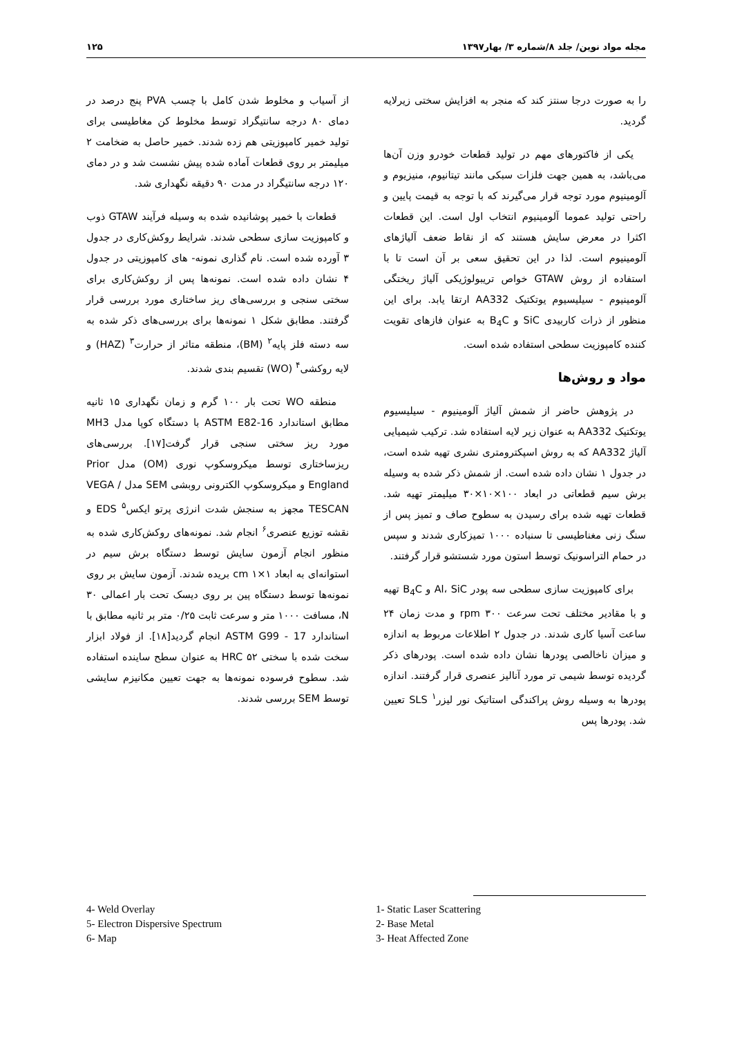مجله مواد نوین/ جلد ۸/شماره ۳/ بهار۱۳۹۷ ۱۲۵
را به صورت درجا سنتز کند که منجر به افزایش سختی زیرلایه گردید.
یکی از فاکتورهای مهم در تولید قطعات خودرو وزن آن‌ها می‌باشد، به همین جهت فلزات سبکی مانند تیتانیوم، منیزیوم و آلومینیوم مورد توجه قرار می‌گیرند که با توجه به قیمت پایین و راحتی تولید عموما آلومینیوم انتخاب اول است. این قطعات اکثرا در معرض سایش هستند که از نقاط ضعف آلیاژهای آلومینیوم است. لذا در این تحقیق سعی بر آن است تا با استفاده از روش GTAW خواص تریبولوژیکی آلیاژ ریختگی آلومینیوم - سیلیسیوم یوتکتیک AA332 ارتقا یابد. برای این منظور از ذرات کاربیدی SiC و B<sub>4</sub>C به عنوان فازهای تقویت کننده کامپوزیت سطحی استفاده شده است.
مواد و روش‌ها
در پژوهش حاضر از شمش آلیاژ آلومینیوم - سیلیسیوم یوتکتیک AA332 به عنوان زیر لایه استفاده شد. ترکیب شیمیایی آلیاژ AA332 که به روش اسپکترومتری نشری تهیه شده است، در جدول ۱ نشان داده شده است. از شمش ذکر شده به وسیله برش سیم قطعاتی در ابعاد ۱۰۰×۱۰×۳۰ میلیمتر تهیه شد. قطعات تهیه شده برای رسیدن به سطوح صاف و تمیز پس از سنگ زنی مغناطیسی تا سنباده ۱۰۰۰ تمیزکاری شدند و سپس در حمام التراسونیک توسط استون مورد شستشو قرار گرفتند.
برای کامپوزیت سازی سطحی سه پودر Al، SiC و B<sub>4</sub>C تهیه و با مقادیر مختلف تحت سرعت ۳۰۰ rpm و مدت زمان ۲۴ ساعت آسیا کاری شدند. در جدول ۲ اطلاعات مربوط به اندازه و میزان ناخالصی پودرها نشان داده شده است. پودرهای ذکر گردیده توسط شیمی تر مورد آنالیز عنصری قرار گرفتند. اندازه پودرها به وسیله روش پراکندگی استاتیک نور لیزر<sup>۱</sup> SLS تعیین شد. پودرها پس
از آسیاب و مخلوط شدن کامل با چسب PVA پنج درصد در دمای ۸۰ درجه سانتیگراد توسط مخلوط کن مغاطیسی برای تولید خمیر کامپوزیتی هم زده شدند. خمیر حاصل به ضخامت ۲ میلیمتر بر روی قطعات آماده شده پیش نشست شد و در دمای ۱۲۰ درجه سانتیگراد در مدت ۹۰ دقیقه نگهداری شد.
قطعات با خمیر پوشانیده شده به وسیله فرآیند GTAW ذوب و کامپوزیت سازی سطحی شدند. شرایط روکش‌کاری در جدول ۳ آورده شده است. نام گذاری نمونه- های کامپوزیتی در جدول ۴ نشان داده شده است. نمونه‌ها پس از روکش‌کاری برای سختی سنجی و بررسی‌های ریز ساختاری مورد بررسی قرار گرفتند. مطابق شکل ۱ نمونه‌ها برای بررسی‌های ذکر شده به سه دسته فلز پایه<sup>۲</sup> (BM)، منطقه متاثر از حرارت<sup>۳</sup> (HAZ) و لایه روکشی<sup>۴</sup> (WO) تقسیم بندی شدند.
منطقه WO تحت بار ۱۰۰ گرم و زمان نگهداری ۱۵ ثانیه مطابق استاندارد ASTM E82-16 با دستگاه کوپا مدل MH3 مورد ریز سختی سنجی قرار گرفت[۱۷]. بررسی‌های ریزساختاری توسط میکروسکوپ نوری (OM) مدل Prior England و میکروسکوپ الکترونی روبشی SEM مدل VEGA / TESCAN مجهز به سنجش شدت انرژی پرتو ایکس<sup>۵</sup> EDS و نقشه توزیع عنصری<sup>۶</sup> انجام شد. نمونه‌های روکش‌کاری شده به منظور انجام آزمون سایش توسط دستگاه برش سیم در استوانه‌ای به ابعاد cm ۱×۱ بریده شدند. آزمون سایش بر روی نمونه‌ها توسط دستگاه پین بر روی دیسک تحت بار اعمالی ۳۰ N، مسافت ۱۰۰۰ متر و سرعت ثابت ۰/۲۵ متر بر ثانیه مطابق با استاندارد ASTM G99 - 17 انجام گردید[۱۸]. از فولاد ابزار سخت شده با سختی ۵۲ HRC به عنوان سطح ساینده استفاده شد. سطوح فرسوده نمونه‌ها به جهت تعیین مکانیزم سایشی توسط SEM بررسی شدند.
4- Weld Overlay
5- Electron Dispersive Spectrum
6- Map
1- Static Laser Scattering
2- Base Metal
3- Heat Affected Zone